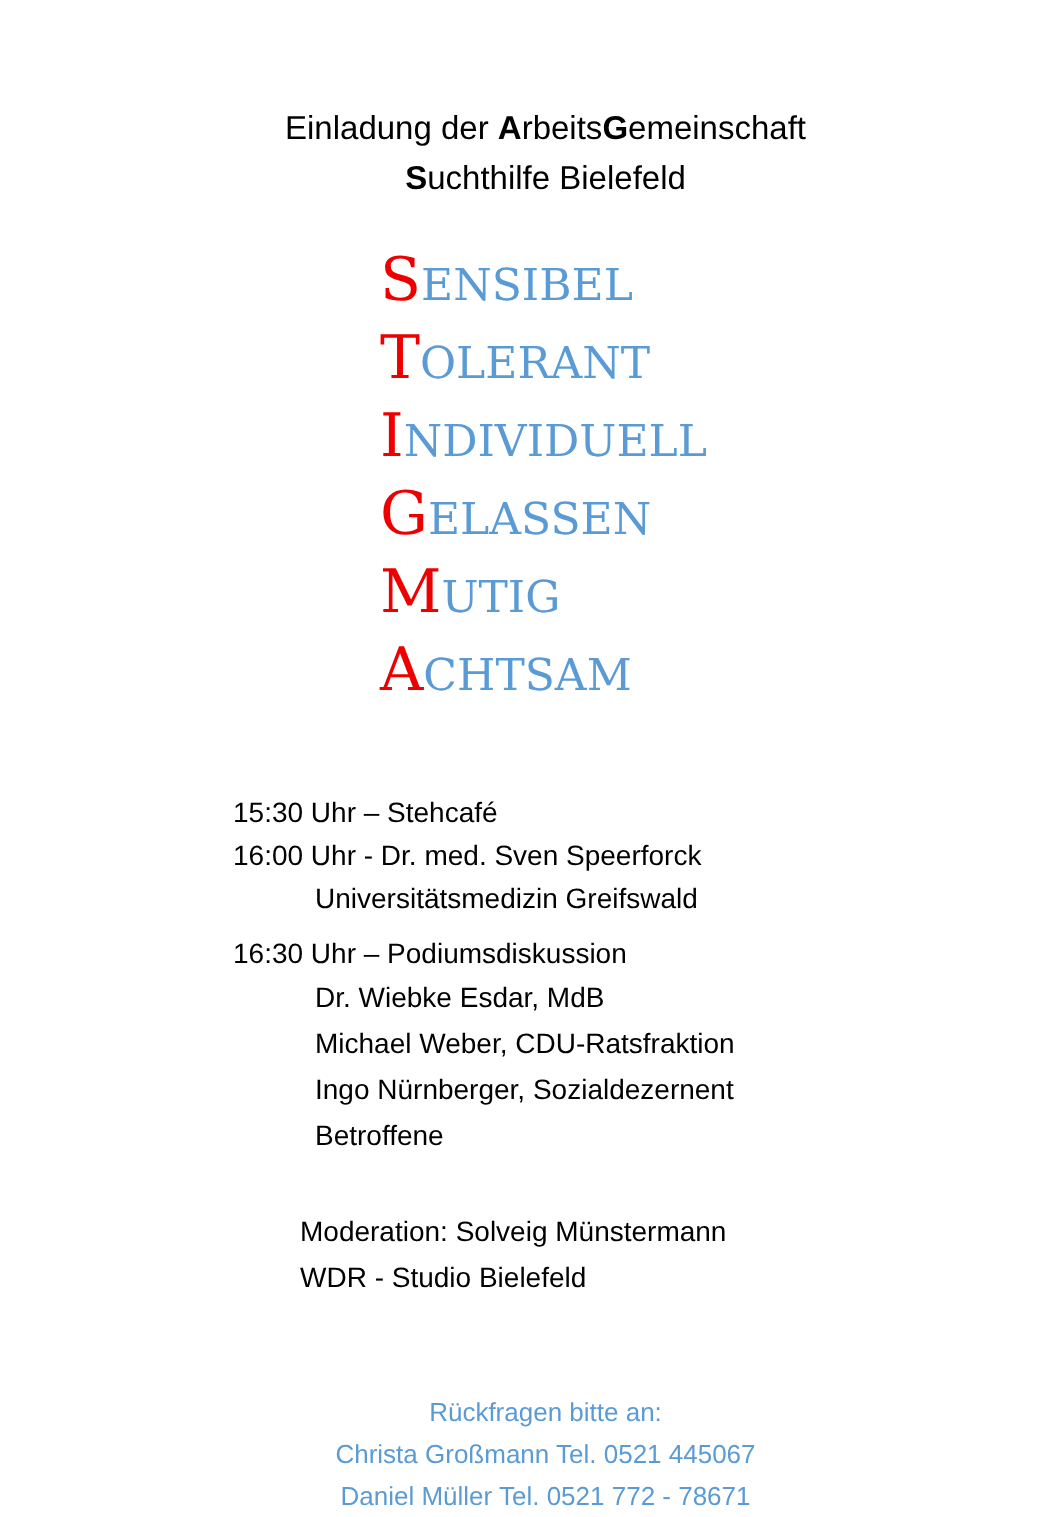Einladung der ArbeitsGemeinschaft
Suchthilfe Bielefeld
SENSIBEL
TOLERANT
INDIVIDUELL
GELASSEN
MUTIG
ACHTSAM
15:30 Uhr – Stehcafé
16:00 Uhr - Dr. med. Sven Speerforck
Universitätsmedizin Greifswald
16:30 Uhr – Podiumsdiskussion
Dr. Wiebke Esdar, MdB
Michael Weber, CDU-Ratsfraktion
Ingo Nürnberger, Sozialdezernent
Betroffene
Moderation: Solveig Münstermann
WDR - Studio Bielefeld
Rückfragen bitte an:
Christa Großmann Tel. 0521 445067
Daniel Müller Tel. 0521 772 - 78671